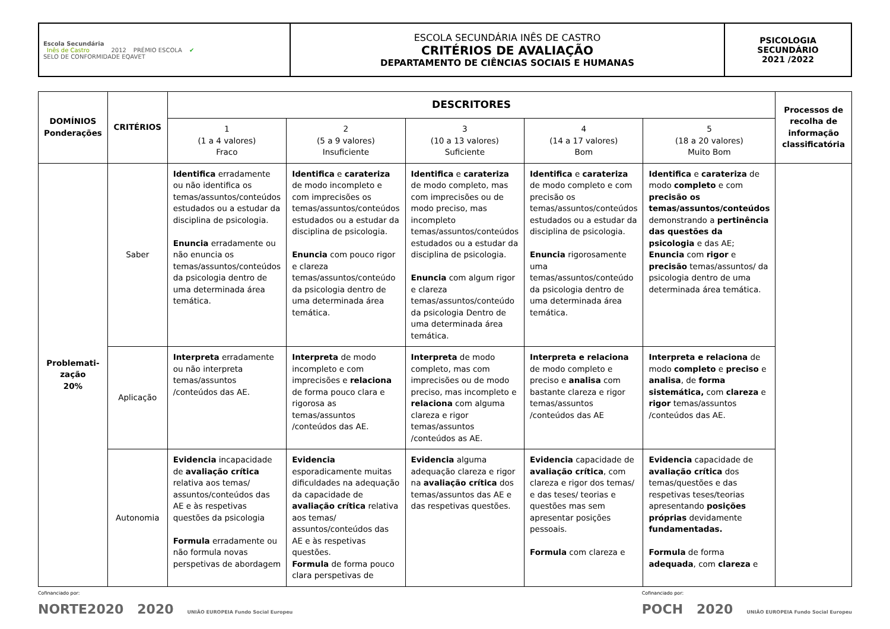| Escola Secundária Inês de Castro 2012 PRÉMIO ESCOLA ✔ SELO DE CONFORMIDADE EQAVET | ESCOLA SECUNDÁRIA INÊS DE CASTRO CRITÉRIOS DE AVALIAÇÃO DEPARTAMENTO DE CIÊNCIAS SOCIAIS E HUMANAS | PSICOLOGIA SECUNDÁRIO 2021 /2022 |
| DOMÍNIOS Ponderações | CRITÉRIOS | DESCRITORES | | | | | Processos de recolha de informação classificatória |
| --- | --- | --- | --- | --- | --- | --- | --- |
| | | 1 (1 a 4 valores) Fraco | 2 (5 a 9 valores) Insuficiente | 3 (10 a 13 valores) Suficiente | 4 (14 a 17 valores) Bom | 5 (18 a 20 valores) Muito Bom | |
| Problemati- zação 20% | Saber | Identifica erradamente ou não identifica os temas/assuntos/conteúdos estudados ou a estudar da disciplina de psicologia. Enuncia erradamente ou não enuncia os temas/assuntos/conteúdos da psicologia dentro de uma determinada área temática. | Identifica e carateriza de modo incompleto e com imprecisões os temas/assuntos/conteúdos estudados ou a estudar da disciplina de psicologia. Enuncia com pouco rigor e clareza temas/assuntos/conteúdo da psicologia dentro de uma determinada área temática. | Identifica e carateriza de modo completo, mas com imprecisões ou de modo preciso, mas incompleto temas/assuntos/conteúdos estudados ou a estudar da disciplina de psicologia. Enuncia com algum rigor e clareza temas/assuntos/conteúdo da psicologia Dentro de uma determinada área temática. | Identifica e carateriza de modo completo e com precisão os temas/assuntos/conteúdos estudados ou a estudar da disciplina de psicologia. Enuncia rigorosamente uma temas/assuntos/conteúdo da psicologia dentro de uma determinada área temática. | Identifica e carateriza de modo completo e com precisão os temas/assuntos/conteúdos demonstrando a pertinência das questões da psicologia e das AE; Enuncia com rigor e precisão temas/assuntos/ da psicologia dentro de uma determinada área temática. | |
| | Aplicação | Interpreta erradamente ou não interpreta temas/assuntos /conteúdos das AE. | Interpreta de modo incompleto e com imprecisões e relaciona de forma pouco clara e rigorosa as temas/assuntos /conteúdos das AE. | Interpreta de modo completo, mas com imprecisões ou de modo preciso, mas incompleto e relaciona com alguma clareza e rigor temas/assuntos /conteúdos as AE. | Interpreta e relaciona de modo completo e preciso e analisa com bastante clareza e rigor temas/assuntos /conteúdos das AE | Interpreta e relaciona de modo completo e preciso e analisa , de forma sistemática, com clareza e rigor temas/assuntos /conteúdos das AE. | |
| | Autonomia | Evidencia incapacidade de avaliação crítica relativa aos temas/ assuntos/conteúdos das AE e às respetivas questões da psicologia Formula erradamente ou não formula novas perspetivas de abordagem | Evidencia esporadicamente muitas dificuldades na adequação da capacidade de avaliação crítica relativa aos temas/ assuntos/conteúdos das AE e às respetivas questões. Formula de forma pouco clara perspetivas de | Evidencia alguma adequação clareza e rigor na avaliação crítica dos temas/assuntos das AE e das respetivas questões. | Evidencia capacidade de avaliação crítica , com clareza e rigor dos temas/ e das teses/ teorias e questões mas sem apresentar posições pessoais. Formula com clareza e | Evidencia capacidade de avaliação crítica dos temas/questões e das respetivas teses/teorias apresentando posições próprias devidamente fundamentadas. Formula de forma adequada , com clareza e | |
Cofinanciado por:
NORTE2020 2020 UNIÃO EUROPEIA Fundo Social Europeu
Cofinanciado por:
POCH 2020 UNIÃO EUROPEIA Fundo Social Europeu